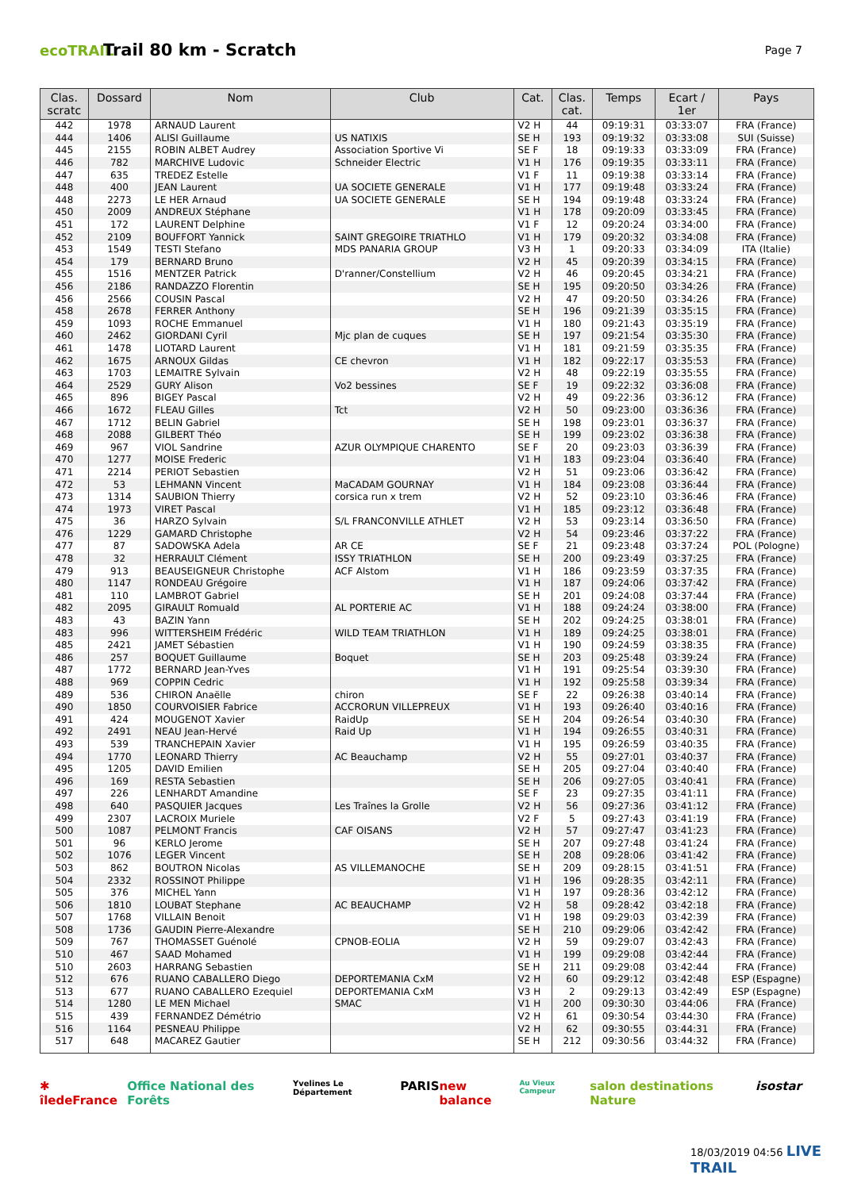ecoTRAIL
Trail 80 km - Scratch
Page 7
| Clas. scratc | Dossard | Nom | Club | Cat. | Clas. cat. | Temps | Ecart / 1er | Pays |
| --- | --- | --- | --- | --- | --- | --- | --- | --- |
| 442 | 1978 | ARNAUD Laurent | | V2 H | 44 | 09:19:31 | 03:33:07 | FRA (France) |
| 444 | 1406 | ALISI Guillaume | US NATIXIS | SE H | 193 | 09:19:32 | 03:33:08 | SUI (Suisse) |
| 445 | 2155 | ROBIN ALBET Audrey | Association Sportive Vi | SE F | 18 | 09:19:33 | 03:33:09 | FRA (France) |
| 446 | 782 | MARCHIVE Ludovic | Schneider Electric | V1 H | 176 | 09:19:35 | 03:33:11 | FRA (France) |
| 447 | 635 | TREDEZ Estelle | | V1 F | 11 | 09:19:38 | 03:33:14 | FRA (France) |
| 448 | 400 | JEAN Laurent | UA SOCIETE GENERALE | V1 H | 177 | 09:19:48 | 03:33:24 | FRA (France) |
| 448 | 2273 | LE HER Arnaud | UA SOCIETE GENERALE | SE H | 194 | 09:19:48 | 03:33:24 | FRA (France) |
| 450 | 2009 | ANDREUX Stéphane | | V1 H | 178 | 09:20:09 | 03:33:45 | FRA (France) |
| 451 | 172 | LAURENT Delphine | | V1 F | 12 | 09:20:24 | 03:34:00 | FRA (France) |
| 452 | 2109 | BOUFFORT Yannick | SAINT GREGOIRE TRIATHLO | V1 H | 179 | 09:20:32 | 03:34:08 | FRA (France) |
| 453 | 1549 | TESTI Stefano | MDS PANARIA GROUP | V3 H | 1 | 09:20:33 | 03:34:09 | ITA (Italie) |
| 454 | 179 | BERNARD Bruno | | V2 H | 45 | 09:20:39 | 03:34:15 | FRA (France) |
| 455 | 1516 | MENTZER Patrick | D'ranner/Constellium | V2 H | 46 | 09:20:45 | 03:34:21 | FRA (France) |
| 456 | 2186 | RANDAZZO Florentin | | SE H | 195 | 09:20:50 | 03:34:26 | FRA (France) |
| 456 | 2566 | COUSIN Pascal | | V2 H | 47 | 09:20:50 | 03:34:26 | FRA (France) |
| 458 | 2678 | FERRER Anthony | | SE H | 196 | 09:21:39 | 03:35:15 | FRA (France) |
| 459 | 1093 | ROCHE Emmanuel | | V1 H | 180 | 09:21:43 | 03:35:19 | FRA (France) |
| 460 | 2462 | GIORDANI Cyril | Mjc plan de cuques | SE H | 197 | 09:21:54 | 03:35:30 | FRA (France) |
| 461 | 1478 | LIOTARD Laurent | | V1 H | 181 | 09:21:59 | 03:35:35 | FRA (France) |
| 462 | 1675 | ARNOUX Gildas | CE chevron | V1 H | 182 | 09:22:17 | 03:35:53 | FRA (France) |
| 463 | 1703 | LEMAITRE Sylvain | | V2 H | 48 | 09:22:19 | 03:35:55 | FRA (France) |
| 464 | 2529 | GURY Alison | Vo2 bessines | SE F | 19 | 09:22:32 | 03:36:08 | FRA (France) |
| 465 | 896 | BIGEY Pascal | | V2 H | 49 | 09:22:36 | 03:36:12 | FRA (France) |
| 466 | 1672 | FLEAU Gilles | Tct | V2 H | 50 | 09:23:00 | 03:36:36 | FRA (France) |
| 467 | 1712 | BELIN Gabriel | | SE H | 198 | 09:23:01 | 03:36:37 | FRA (France) |
| 468 | 2088 | GILBERT Théo | | SE H | 199 | 09:23:02 | 03:36:38 | FRA (France) |
| 469 | 967 | VIOL Sandrine | AZUR OLYMPIQUE CHARENTO | SE F | 20 | 09:23:03 | 03:36:39 | FRA (France) |
| 470 | 1277 | MOISE Frederic | | V1 H | 183 | 09:23:04 | 03:36:40 | FRA (France) |
| 471 | 2214 | PERIOT Sebastien | | V2 H | 51 | 09:23:06 | 03:36:42 | FRA (France) |
| 472 | 53 | LEHMANN Vincent | MaCADAM GOURNAY | V1 H | 184 | 09:23:08 | 03:36:44 | FRA (France) |
| 473 | 1314 | SAUBION Thierry | corsica run x trem | V2 H | 52 | 09:23:10 | 03:36:46 | FRA (France) |
| 474 | 1973 | VIRET Pascal | | V1 H | 185 | 09:23:12 | 03:36:48 | FRA (France) |
| 475 | 36 | HARZO Sylvain | S/L FRANCONVILLE ATHLET | V2 H | 53 | 09:23:14 | 03:36:50 | FRA (France) |
| 476 | 1229 | GAMARD Christophe | | V2 H | 54 | 09:23:46 | 03:37:22 | FRA (France) |
| 477 | 87 | SADOWSKA Adela | AR CE | SE F | 21 | 09:23:48 | 03:37:24 | POL (Pologne) |
| 478 | 32 | HERRAULT Clément | ISSY TRIATHLON | SE H | 200 | 09:23:49 | 03:37:25 | FRA (France) |
| 479 | 913 | BEAUSEIGNEUR Christophe | ACF Alstom | V1 H | 186 | 09:23:59 | 03:37:35 | FRA (France) |
| 480 | 1147 | RONDEAU Grégoire | | V1 H | 187 | 09:24:06 | 03:37:42 | FRA (France) |
| 481 | 110 | LAMBROT Gabriel | | SE H | 201 | 09:24:08 | 03:37:44 | FRA (France) |
| 482 | 2095 | GIRAULT Romuald | AL PORTERIE AC | V1 H | 188 | 09:24:24 | 03:38:00 | FRA (France) |
| 483 | 43 | BAZIN Yann | | SE H | 202 | 09:24:25 | 03:38:01 | FRA (France) |
| 483 | 996 | WITTERSHEIM Frédéric | WILD TEAM TRIATHLON | V1 H | 189 | 09:24:25 | 03:38:01 | FRA (France) |
| 485 | 2421 | JAMET Sébastien | | V1 H | 190 | 09:24:59 | 03:38:35 | FRA (France) |
| 486 | 257 | BOQUET Guillaume | Boquet | SE H | 203 | 09:25:48 | 03:39:24 | FRA (France) |
| 487 | 1772 | BERNARD Jean-Yves | | V1 H | 191 | 09:25:54 | 03:39:30 | FRA (France) |
| 488 | 969 | COPPIN Cedric | | V1 H | 192 | 09:25:58 | 03:39:34 | FRA (France) |
| 489 | 536 | CHIRON Anaëlle | chiron | SE F | 22 | 09:26:38 | 03:40:14 | FRA (France) |
| 490 | 1850 | COURVOISIER Fabrice | ACCRORUN VILLEPREUX | V1 H | 193 | 09:26:40 | 03:40:16 | FRA (France) |
| 491 | 424 | MOUGENOT Xavier | RaidUp | SE H | 204 | 09:26:54 | 03:40:30 | FRA (France) |
| 492 | 2491 | NEAU Jean-Hervé | Raid Up | V1 H | 194 | 09:26:55 | 03:40:31 | FRA (France) |
| 493 | 539 | TRANCHEPAIN Xavier | | V1 H | 195 | 09:26:59 | 03:40:35 | FRA (France) |
| 494 | 1770 | LEONARD Thierry | AC Beauchamp | V2 H | 55 | 09:27:01 | 03:40:37 | FRA (France) |
| 495 | 1205 | DAVID Emilien | | SE H | 205 | 09:27:04 | 03:40:40 | FRA (France) |
| 496 | 169 | RESTA Sebastien | | SE H | 206 | 09:27:05 | 03:40:41 | FRA (France) |
| 497 | 226 | LENHARDT Amandine | | SE F | 23 | 09:27:35 | 03:41:11 | FRA (France) |
| 498 | 640 | PASQUIER Jacques | Les Traînes la Grolle | V2 H | 56 | 09:27:36 | 03:41:12 | FRA (France) |
| 499 | 2307 | LACROIX Muriele | | V2 F | 5 | 09:27:43 | 03:41:19 | FRA (France) |
| 500 | 1087 | PELMONT Francis | CAF OISANS | V2 H | 57 | 09:27:47 | 03:41:23 | FRA (France) |
| 501 | 96 | KERLO Jerome | | SE H | 207 | 09:27:48 | 03:41:24 | FRA (France) |
| 502 | 1076 | LEGER Vincent | | SE H | 208 | 09:28:06 | 03:41:42 | FRA (France) |
| 503 | 862 | BOUTRON Nicolas | AS VILLEMANOCHE | SE H | 209 | 09:28:15 | 03:41:51 | FRA (France) |
| 504 | 2332 | ROSSINOT Philippe | | V1 H | 196 | 09:28:35 | 03:42:11 | FRA (France) |
| 505 | 376 | MICHEL Yann | | V1 H | 197 | 09:28:36 | 03:42:12 | FRA (France) |
| 506 | 1810 | LOUBAT Stephane | AC BEAUCHAMP | V2 H | 58 | 09:28:42 | 03:42:18 | FRA (France) |
| 507 | 1768 | VILLAIN Benoit | | V1 H | 198 | 09:29:03 | 03:42:39 | FRA (France) |
| 508 | 1736 | GAUDIN Pierre-Alexandre | | SE H | 210 | 09:29:06 | 03:42:42 | FRA (France) |
| 509 | 767 | THOMASSET Guénolé | CPNOB-EOLIA | V2 H | 59 | 09:29:07 | 03:42:43 | FRA (France) |
| 510 | 467 | SAAD Mohamed | | V1 H | 199 | 09:29:08 | 03:42:44 | FRA (France) |
| 510 | 2603 | HARRANG Sebastien | | SE H | 211 | 09:29:08 | 03:42:44 | FRA (France) |
| 512 | 676 | RUANO CABALLERO Diego | DEPORTEMANIA CxM | V2 H | 60 | 09:29:12 | 03:42:48 | ESP (Espagne) |
| 513 | 677 | RUANO CABALLERO Ezequiel | DEPORTEMANIA CxM | V3 H | 2 | 09:29:13 | 03:42:49 | ESP (Espagne) |
| 514 | 1280 | LE MEN Michael | SMAC | V1 H | 200 | 09:30:30 | 03:44:06 | FRA (France) |
| 515 | 439 | FERNANDEZ Démétrio | | V2 H | 61 | 09:30:54 | 03:44:30 | FRA (France) |
| 516 | 1164 | PESNEAU Philippe | | V2 H | 62 | 09:30:55 | 03:44:31 | FRA (France) |
| 517 | 648 | MACAREZ Gautier | | SE H | 212 | 09:30:56 | 03:44:32 | FRA (France) |
✱ îledeFrance Office National des Forêts Yvelines Le Département PARIS new balance Au Vieux Campeur salon destinations Nature isostar
18/03/2019 04:56 LIVE TRAIL